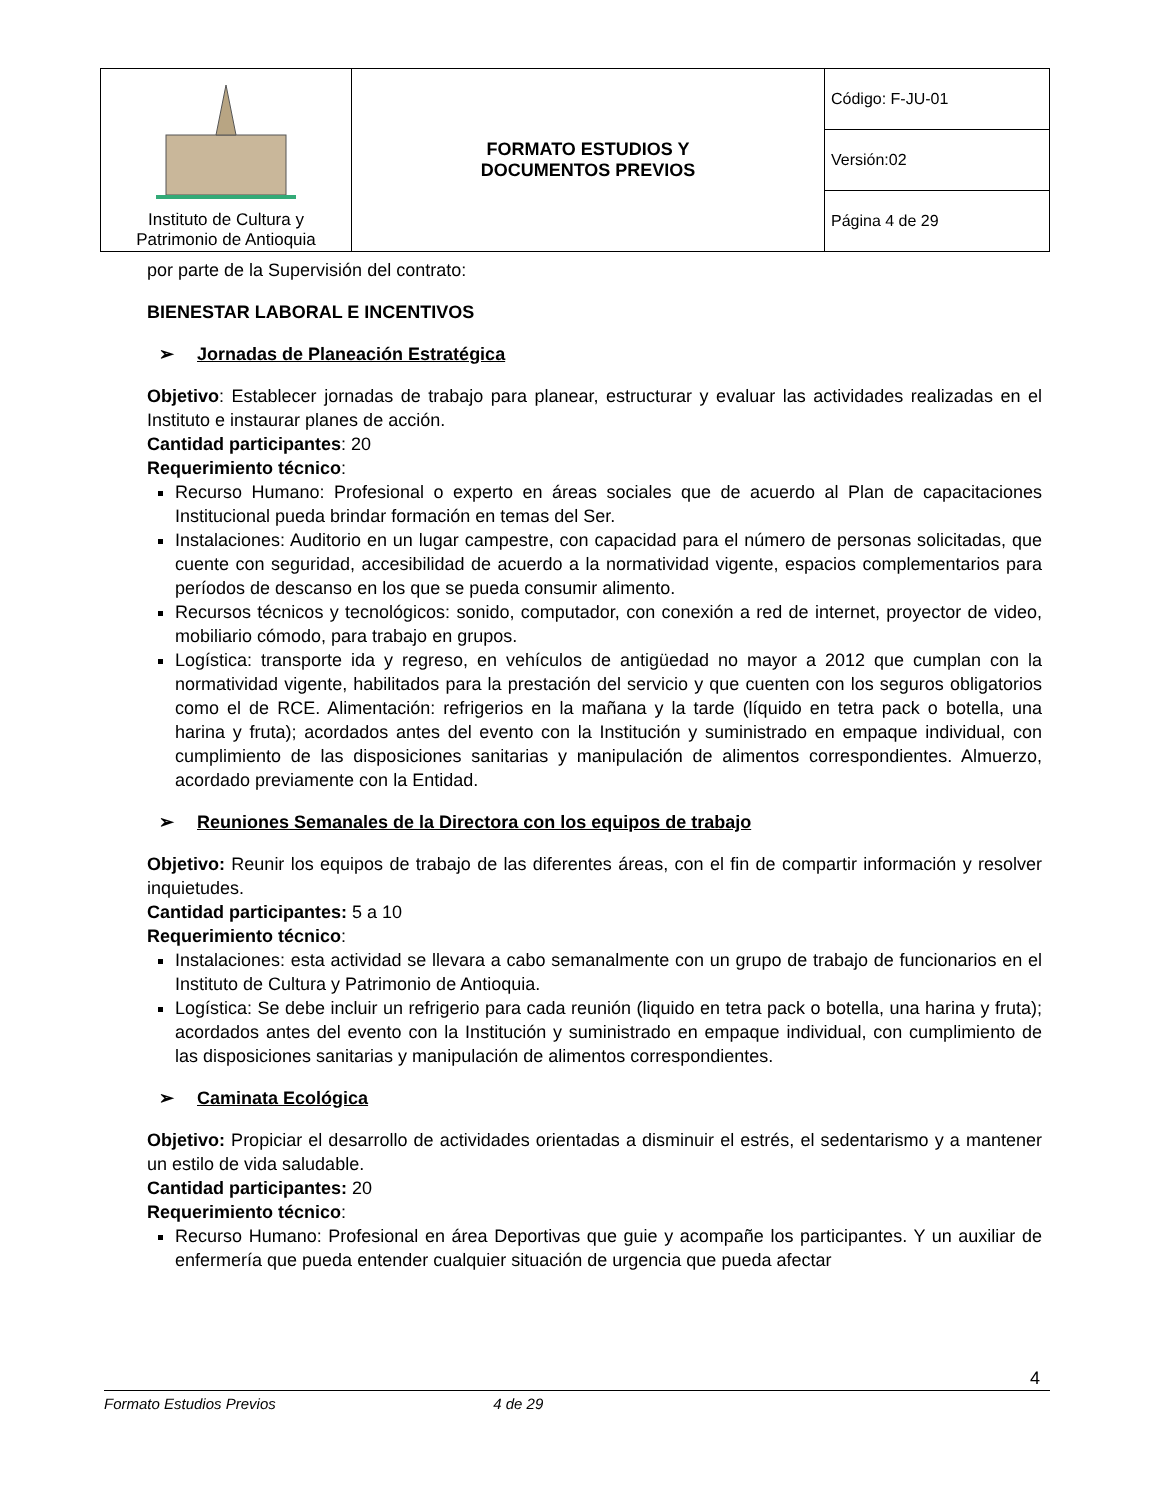| Instituto de Cultura y Patrimonio de Antioquia | FORMATO ESTUDIOS Y DOCUMENTOS PREVIOS | Código: F-JU-01 |
| | | Versión:02 |
| | | Página 4 de 29 |
por parte de la Supervisión del contrato:
BIENESTAR LABORAL E INCENTIVOS
➢ Jornadas de Planeación Estratégica
Objetivo: Establecer jornadas de trabajo para planear, estructurar y evaluar las actividades realizadas en el Instituto e instaurar planes de acción.
Cantidad participantes: 20
Requerimiento técnico:
Recurso Humano: Profesional o experto en áreas sociales que de acuerdo al Plan de capacitaciones Institucional pueda brindar formación en temas del Ser.
Instalaciones: Auditorio en un lugar campestre, con capacidad para el número de personas solicitadas, que cuente con seguridad, accesibilidad de acuerdo a la normatividad vigente, espacios complementarios para períodos de descanso en los que se pueda consumir alimento.
Recursos técnicos y tecnológicos: sonido, computador, con conexión a red de internet, proyector de video, mobiliario cómodo, para trabajo en grupos.
Logística: transporte ida y regreso, en vehículos de antigüedad no mayor a 2012 que cumplan con la normatividad vigente, habilitados para la prestación del servicio y que cuenten con los seguros obligatorios como el de RCE. Alimentación: refrigerios en la mañana y la tarde (líquido en tetra pack o botella, una harina y fruta); acordados antes del evento con la Institución y suministrado en empaque individual, con cumplimiento de las disposiciones sanitarias y manipulación de alimentos correspondientes. Almuerzo, acordado previamente con la Entidad.
➢ Reuniones Semanales de la Directora con los equipos de trabajo
Objetivo: Reunir los equipos de trabajo de las diferentes áreas, con el fin de compartir información y resolver inquietudes.
Cantidad participantes: 5 a 10
Requerimiento técnico:
Instalaciones: esta actividad se llevara a cabo semanalmente con un grupo de trabajo de funcionarios en el Instituto de Cultura y Patrimonio de Antioquia.
Logística: Se debe incluir un refrigerio para cada reunión (liquido en tetra pack o botella, una harina y fruta); acordados antes del evento con la Institución y suministrado en empaque individual, con cumplimiento de las disposiciones sanitarias y manipulación de alimentos correspondientes.
➢ Caminata Ecológica
Objetivo: Propiciar el desarrollo de actividades orientadas a disminuir el estrés, el sedentarismo y a mantener un estilo de vida saludable.
Cantidad participantes: 20
Requerimiento técnico:
Recurso Humano: Profesional en área Deportivas que guie y acompañe los participantes. Y un auxiliar de enfermería que pueda entender cualquier situación de urgencia que pueda afectar
4
Formato Estudios Previos 4 de 29